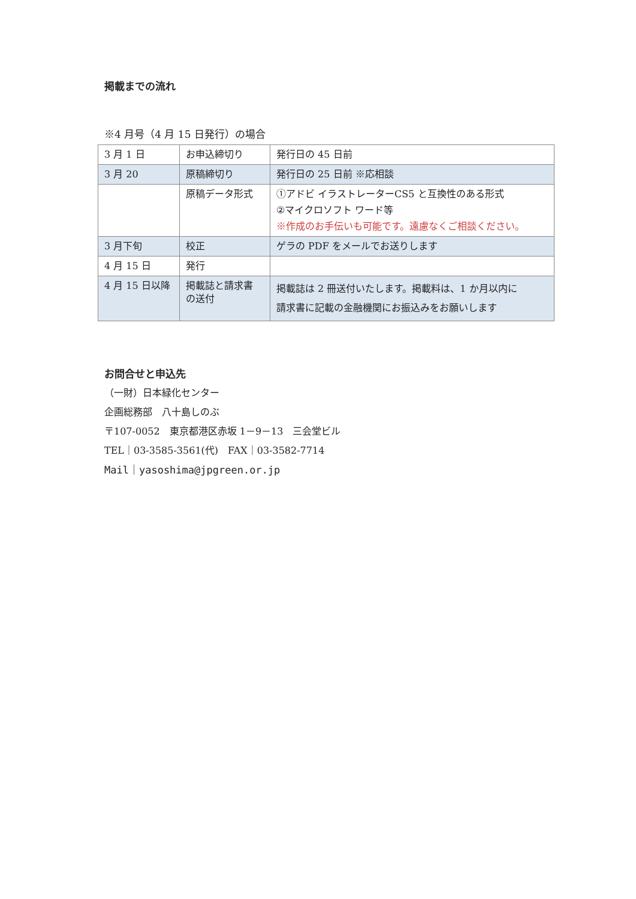掲載までの流れ
※4 月号（4 月 15 日発行）の場合
| 3 月 1 日 | お申込締切り | 発行日の 45 日前 |
| 3 月 20 | 原稿締切り | 発行日の 25 日前 ※応相談 |
| | 原稿データ形式 | ①アドビ イラストレーターCS5 と互換性のある形式 ②マイクロソフト ワード等 ※作成のお手伝いも可能です。遠慮なくご相談ください。 |
| 3 月下旬 | 校正 | ゲラの PDF をメールでお送りします |
| 4 月 15 日 | 発行 | |
| 4 月 15 日以降 | 掲載誌と請求書 の送付 | 掲載誌は 2 冊送付いたします。掲載料は、1 か月以内に 請求書に記載の金融機関にお振込みをお願いします |
お問合せと申込先
（一財）日本緑化センター
企画総務部　八十島しのぶ
〒107-0052　東京都港区赤坂 1－9－13　三会堂ビル
TEL｜03-3585-3561(代)　FAX｜03-3582-7714
Mail｜yasoshima@jpgreen.or.jp